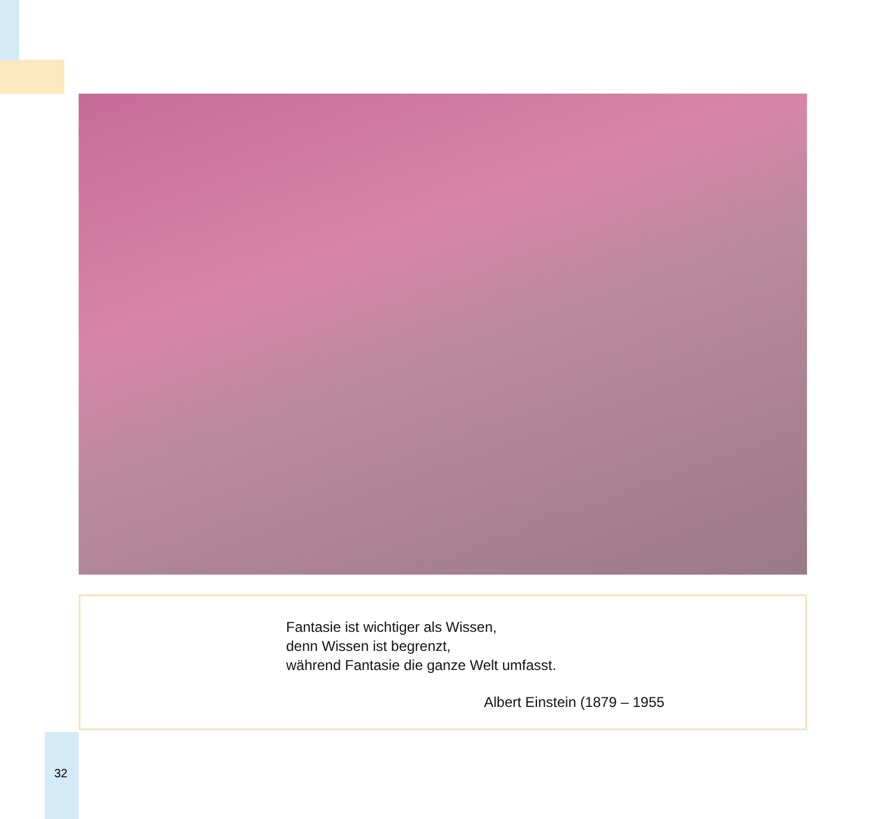Fantasie ist wichtiger als Wissen,
denn Wissen ist begrenzt,
während Fantasie die ganze Welt umfasst.
Albert Einstein (1879 – 1955
32